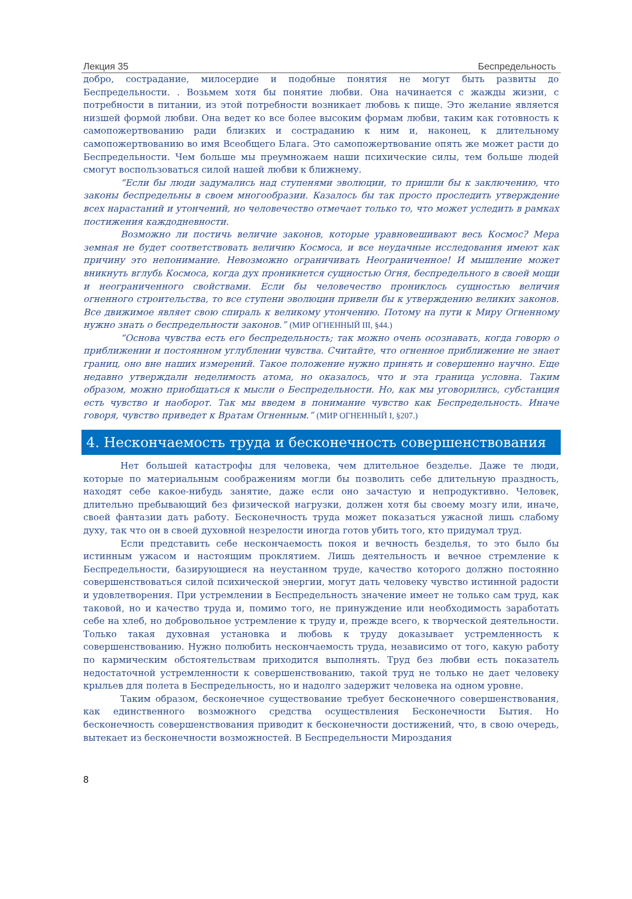Лекция 35 Беспредельность
добро, сострадание, милосердие и подобные понятия не могут быть развиты до Беспредельности. . Возьмем хотя бы понятие любви. Она начинается с жажды жизни, с потребности в питании, из этой потребности возникает любовь к пище. Это желание является низшей формой любви. Она ведет ко все более высоким формам любви, таким как готовность к самопожертвованию ради близких и состраданию к ним и, наконец, к длительному самопожертвованию во имя Всеобщего Блага. Это самопожертвование опять же может расти до Беспредельности. Чем больше мы преумножаем наши психические силы, тем больше людей смогут воспользоваться силой нашей любви к ближнему.
“Если бы люди задумались над ступенями эволюции, то пришли бы к заключению, что законы беспредельны в своем многообразии. Казалось бы так просто проследить утверждение всех нарастаний и утончений, но человечество отмечает только то, что может уследить в рамках постижения каждодневности.
Возможно ли постичь величие законов, которые уравновешивают весь Космос? Мера земная не будет соответствовать величию Космоса, и все неудачные исследования имеют как причину это непонимание. Невозможно ограничивать Неограниченное! И мышление может вникнуть вглубь Космоса, когда дух проникнется сущностью Огня, беспредельного в своей мощи и неограниченного свойствами. Если бы человечество прониклось сущностью величия огненного строительства, то все ступени эволюции привели бы к утверждению великих законов. Все движимое являет свою спираль к великому утончению. Потому на пути к Миру Огненному нужно знать о беспредельности законов.” (МИР ОГНЕННЫЙ III, §44.)
“Основа чувства есть его беспредельность; так можно очень осознавать, когда говорю о приближении и постоянном углублении чувства. Считайте, что огненное приближение не знает границ, оно вне наших измерений. Такое положение нужно принять и совершенно научно. Еще недавно утверждали неделимость атома, но оказалось, что и эта граница условна. Таким образом, можно приобщаться к мысли о Беспредельности. Но, как мы уговорились, субстанция есть чувство и наоборот. Так мы введем в понимание чувство как Беспредельность. Иначе говоря, чувство приведет к Вратам Огненным.” (МИР ОГНЕННЫЙ I, §207.)
4. Нескончаемость труда и бесконечность совершенствования
Нет большей катастрофы для человека, чем длительное безделье. Даже те люди, которые по материальным соображениям могли бы позволить себе длительную праздность, находят себе какое-нибудь занятие, даже если оно зачастую и непродуктивно. Человек, длительно пребывающий без физической нагрузки, должен хотя бы своему мозгу или, иначе, своей фантазии дать работу. Бесконечность труда может показаться ужасной лишь слабому духу, так что он в своей духовной незрелости иногда готов убить того, кто придумал труд.
Если представить себе нескончаемость покоя и вечность безделья, то это было бы истинным ужасом и настоящим проклятием. Лишь деятельность и вечное стремление к Беспредельности, базирующиеся на неустанном труде, качество которого должно постоянно совершенствоваться силой психической энергии, могут дать человеку чувство истинной радости и удовлетворения. При устремлении в Беспредельность значение имеет не только сам труд, как таковой, но и качество труда и, помимо того, не принуждение или необходимость заработать себе на хлеб, но добровольное устремление к труду и, прежде всего, к творческой деятельности. Только такая духовная установка и любовь к труду доказывает устремленность к совершенствованию. Нужно полюбить нескончаемость труда, независимо от того, какую работу по кармическим обстоятельствам приходится выполнять. Труд без любви есть показатель недостаточной устремленности к совершенствованию, такой труд не только не дает человеку крыльев для полета в Беспредельность, но и надолго задержит человека на одном уровне.
Таким образом, бесконечное существование требует бесконечного совершенствования, как единственного возможного средства осуществления Бесконечности Бытия. Но бесконечность совершенствования приводит к бесконечности достижений, что, в свою очередь, вытекает из бесконечности возможностей. В Беспредельности Мироздания
8